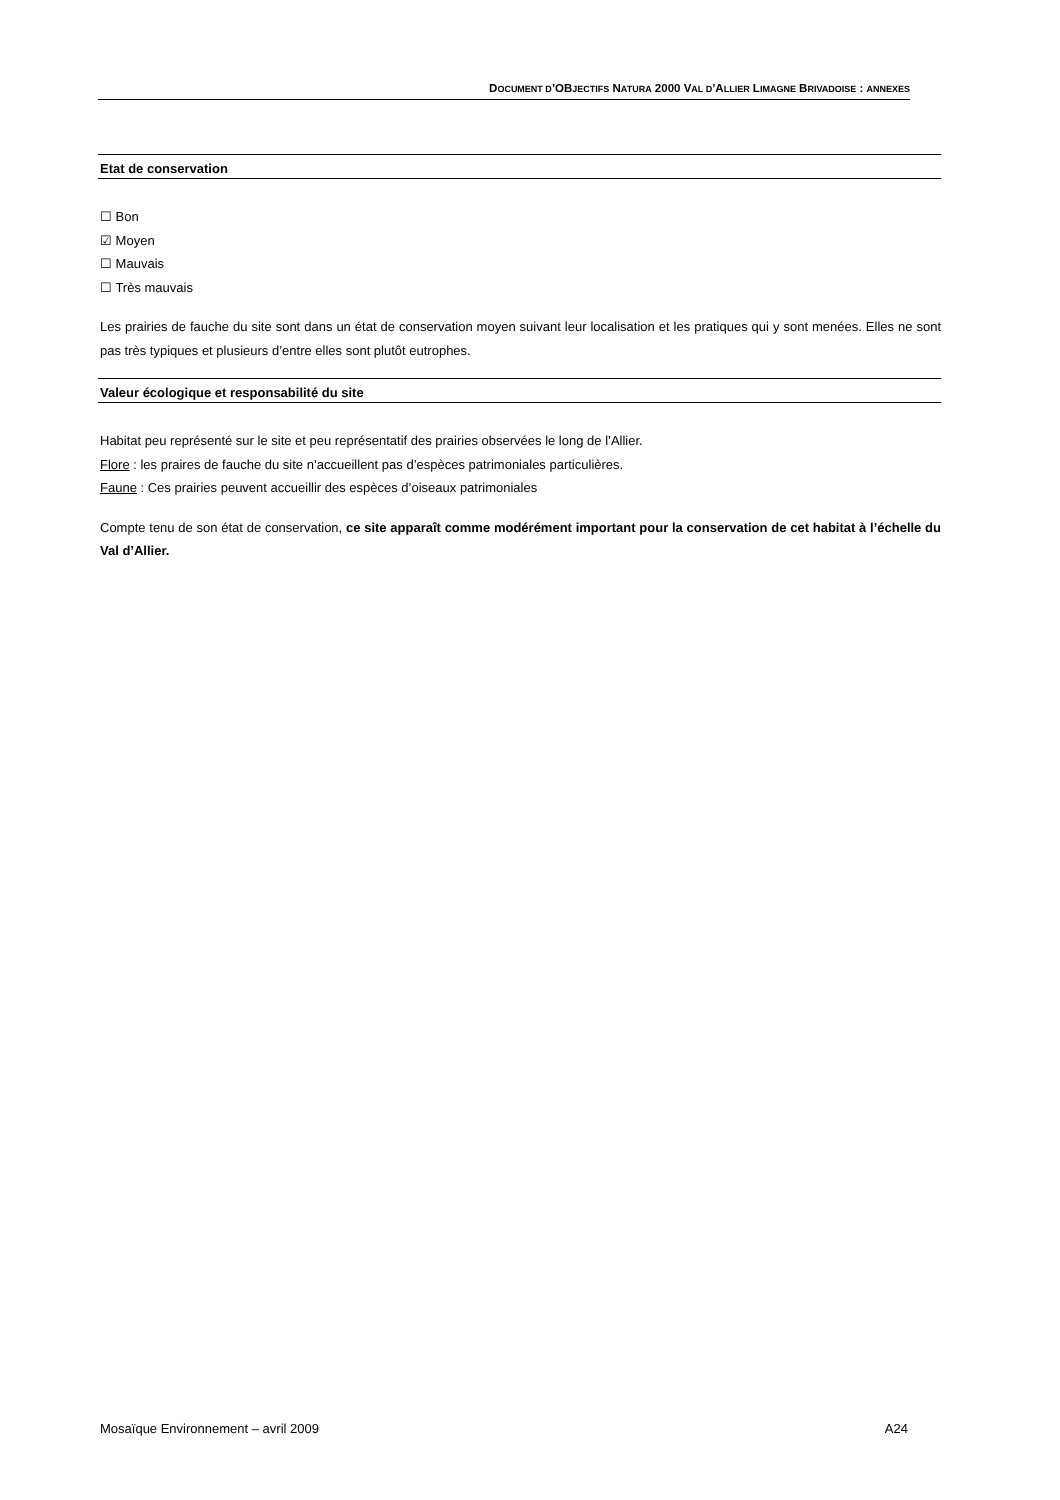DOCUMENT D’OBJECTIFS NATURA 2000 VAL D’ALLIER LIMAGNE BRIVADOISE : ANNEXES
Etat de conservation
☐ Bon
☑ Moyen
☐ Mauvais
☐ Très mauvais
Les prairies de fauche du site sont dans un état de conservation moyen suivant leur localisation et les pratiques qui y sont menées. Elles ne sont pas très typiques et plusieurs d’entre elles sont plutôt eutrophes.
Valeur écologique et responsabilité du site
Habitat peu représenté sur le site et peu représentatif des prairies observées le long de l’Allier.
Flore : les praires de fauche du site n’accueillent pas d’espèces patrimoniales particulières.
Faune : Ces prairies peuvent accueillir des espèces d’oiseaux patrimoniales
Compte tenu de son état de conservation, ce site apparaît comme modérément important pour la conservation de cet habitat à l’échelle du Val d’Allier.
Mosaïque Environnement – avril 2009 A24